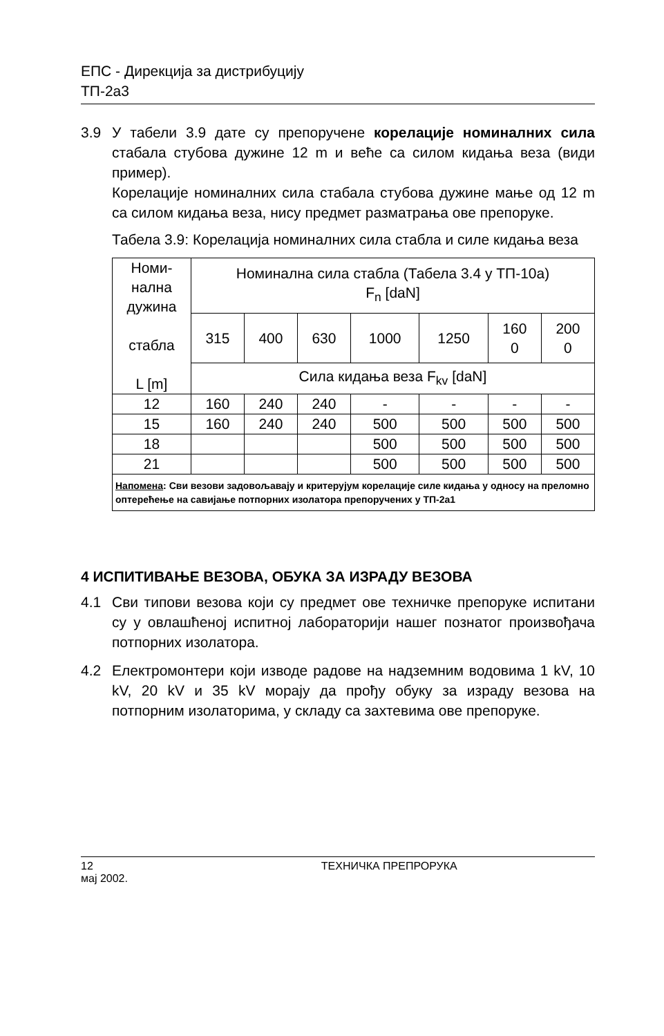ЕПС - Дирекција за дистрибуцију
ТП-2а3
3.9 У табели 3.9 дате су препоручене корелације номиналних сила стабала стубова дужине 12 m и веће са силом кидања веза (види пример).
Корелације номиналних сила стабала стубова дужине мање од 12 m са силом кидања веза, нису предмет разматрања ове препоруке.
Табела 3.9: Корелација номиналних сила стабла и силе кидања веза
| Номи- нална дужина стабла L [m] | Номинална сила стабла (Табела 3.4 у ТП-10а) F<sub>n</sub> [daN] | | | | | | |
| --- | --- | --- | --- | --- | --- | --- | --- |
| | 315 | 400 | 630 | 1000 | 1250 | 160 0 | 200 0 |
| | Сила кидања веза F<sub>kv</sub> [daN] | | | | | | |
| 12 | 160 | 240 | 240 | - | - | - | - |
| 15 | 160 | 240 | 240 | 500 | 500 | 500 | 500 |
| 18 | | | | 500 | 500 | 500 | 500 |
| 21 | | | | 500 | 500 | 500 | 500 |
| Напомена : Сви везови задовољавају и критерујум корелације силе кидања у односу на преломно оптерећење на савијање потпорних изолатора препоручених у ТП-2а1 | | | | | | | |
4 ИСПИТИВАЊЕ ВЕЗОВА, ОБУКА ЗА ИЗРАДУ ВЕЗОВА
4.1 Сви типови везова који су предмет ове техничке препоруке испитани су у овлашћеној испитној лабораторији нашег познатог произвођача потпорних изолатора.
4.2 Електромонтери који изводе радове на надземним водовима 1 kV, 10 kV, 20 kV и 35 kV морају да прођу обуку за израду везова на потпорним изолаторима, у складу са захтевима ове препоруке.
12 ТЕХНИЧКА ПРЕПРОРУКА
мај 2002.